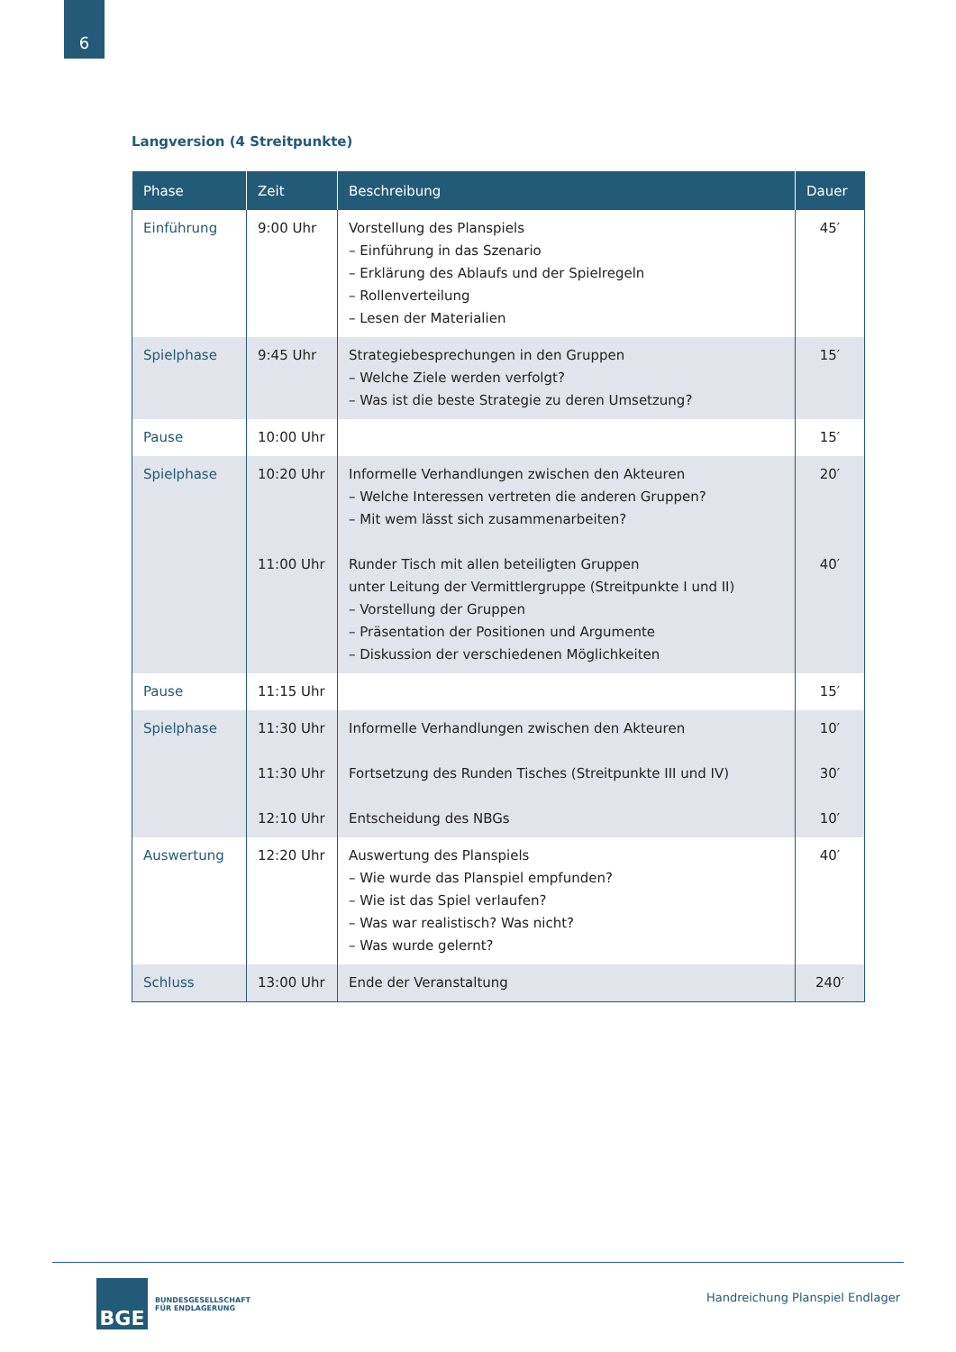6
Langversion (4 Streitpunkte)
| Phase | Zeit | Beschreibung | Dauer |
| --- | --- | --- | --- |
| Einführung | 9:00 Uhr | Vorstellung des Planspiels – Einführung in das Szenario – Erklärung des Ablaufs und der Spielregeln – Rollenverteilung – Lesen der Materialien | 45′ |
| Spielphase | 9:45 Uhr | Strategiebesprechungen in den Gruppen – Welche Ziele werden verfolgt? – Was ist die beste Strategie zu deren Umsetzung? | 15′ |
| Pause | 10:00 Uhr | | 15′ |
| Spielphase | 10:20 Uhr 11:00 Uhr | Informelle Verhandlungen zwischen den Akteuren – Welche Interessen vertreten die anderen Gruppen? – Mit wem lässt sich zusammenarbeiten? Runder Tisch mit allen beteiligten Gruppen unter Leitung der Vermittlergruppe (Streitpunkte I und II) – Vorstellung der Gruppen – Präsentation der Positionen und Argumente – Diskussion der verschiedenen Möglichkeiten | 20′ 40′ |
| Pause | 11:15 Uhr | | 15′ |
| Spielphase | 11:30 Uhr 11:30 Uhr 12:10 Uhr | Informelle Verhandlungen zwischen den Akteuren Fortsetzung des Runden Tisches (Streitpunkte III und IV) Entscheidung des NBGs | 10′ 30′ 10′ |
| Auswertung | 12:20 Uhr | Auswertung des Planspiels – Wie wurde das Planspiel empfunden? – Wie ist das Spiel verlaufen? – Was war realistisch? Was nicht? – Was wurde gelernt? | 40′ |
| Schluss | 13:00 Uhr | Ende der Veranstaltung | 240′ |
BGE
BUNDESGESELLSCHAFT
FÜR ENDLAGERUNG
Handreichung Planspiel Endlager